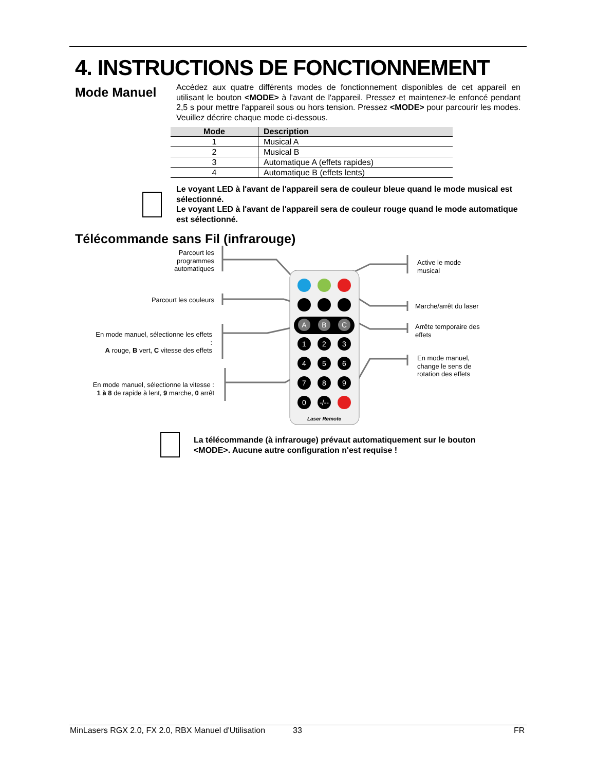4. INSTRUCTIONS DE FONCTIONNEMENT
Mode Manuel
Accédez aux quatre différents modes de fonctionnement disponibles de cet appareil en utilisant le bouton <MODE> à l'avant de l'appareil. Pressez et maintenez-le enfoncé pendant 2,5 s pour mettre l'appareil sous ou hors tension. Pressez <MODE> pour parcourir les modes. Veuillez décrire chaque mode ci-dessous.
| Mode | Description |
| --- | --- |
| 1 | Musical A |
| 2 | Musical B |
| 3 | Automatique A (effets rapides) |
| 4 | Automatique B (effets lents) |
Le voyant LED à l'avant de l'appareil sera de couleur bleue quand le mode musical est sélectionné.
Le voyant LED à l'avant de l'appareil sera de couleur rouge quand le mode automatique est sélectionné.
Télécommande sans Fil (infrarouge)
Parcourt les programmes automatiques
Parcourt les couleurs
En mode manuel, sélectionne les effets :
A rouge, B vert, C vitesse des effets
En mode manuel, sélectionne la vitesse :
1 à 8 de rapide à lent, 9 marche, 0 arrêt
Active le mode
musical
Marche/arrêt du laser
Arrête temporaire des
effets
En mode manuel,
change le sens de
rotation des effets
A
B
C
1
2
3
4
5
6
7
8
9
0
-/--
Laser Remote
La télécommande (à infrarouge) prévaut automatiquement sur le bouton <MODE>. Aucune autre configuration n'est requise !
MinLasers RGX 2.0, FX 2.0, RBX Manuel d'Utilisation
33 FR